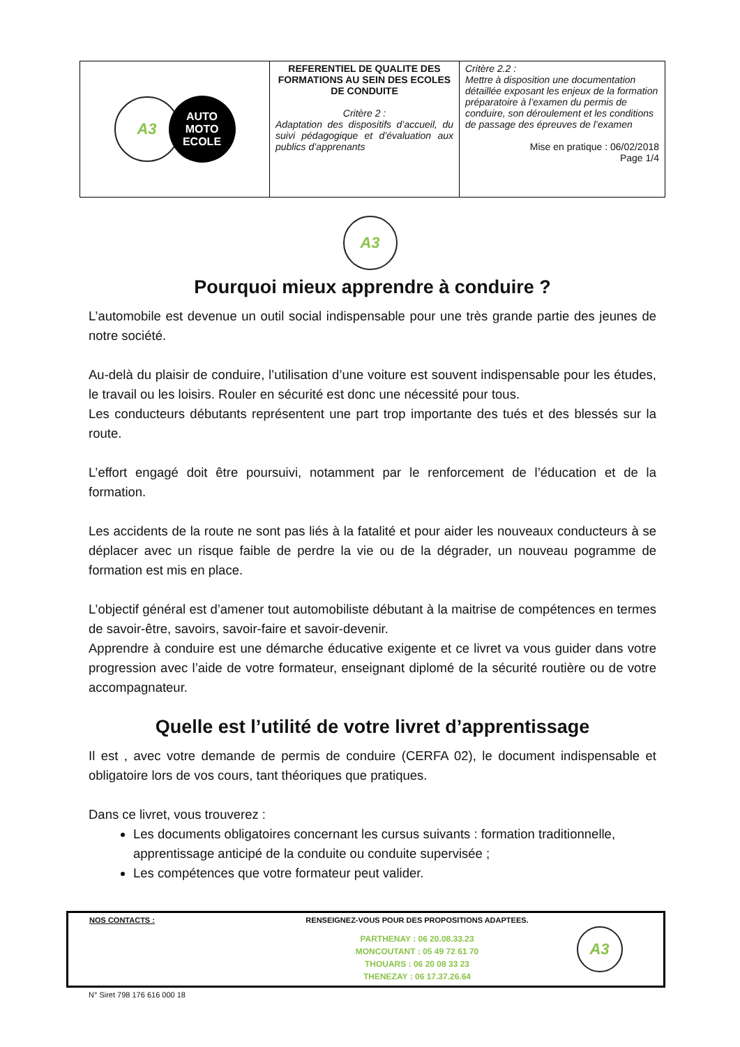| A3 AUTO MOTO ECOLE | REFERENTIEL DE QUALITE DES FORMATIONS AU SEIN DES ECOLES DE CONDUITE Critère 2 : Adaptation des dispositifs d’accueil, du suivi pédagogique et d’évaluation aux publics d’apprenants | Critère 2.2 : Mettre à disposition une documentation détaillée exposant les enjeux de la formation préparatoire à l’examen du permis de conduire, son déroulement et les conditions de passage des épreuves de l’examen Mise en pratique : 06/02/2018 Page 1/4 |
A3
Pourquoi mieux apprendre à conduire ?
L’automobile est devenue un outil social indispensable pour une très grande partie des jeunes de notre société.
Au-delà du plaisir de conduire, l’utilisation d’une voiture est souvent indispensable pour les études, le travail ou les loisirs. Rouler en sécurité est donc une nécessité pour tous.
Les conducteurs débutants représentent une part trop importante des tués et des blessés sur la route.
L’effort engagé doit être poursuivi, notamment par le renforcement de l’éducation et de la formation.
Les accidents de la route ne sont pas liés à la fatalité et pour aider les nouveaux conducteurs à se déplacer avec un risque faible de perdre la vie ou de la dégrader, un nouveau pogramme de formation est mis en place.
L’objectif général est d’amener tout automobiliste débutant à la maitrise de compétences en termes de savoir-être, savoirs, savoir-faire et savoir-devenir.
Apprendre à conduire est une démarche éducative exigente et ce livret va vous guider dans votre progression avec l’aide de votre formateur, enseignant diplomé de la sécurité routière ou de votre accompagnateur.
Quelle est l’utilité de votre livret d’apprentissage
Il est , avec votre demande de permis de conduire (CERFA 02), le document indispensable et obligatoire lors de vos cours, tant théoriques que pratiques.
Dans ce livret, vous trouverez :
Les documents obligatoires concernant les cursus suivants : formation traditionnelle, apprentissage anticipé de la conduite ou conduite supervisée ;
Les compétences que votre formateur peut valider.
NOS CONTACTS : RENSEIGNEZ-VOUS POUR DES PROPOSITIONS ADAPTEES.
PARTHENAY : 06 20.08.33.23
MONCOUTANT : 05 49 72 61 70
THOUARS : 06 20 08 33 23
THENEZAY : 06 17.37.26.64
A3
N° Siret 798 176 616 000 18